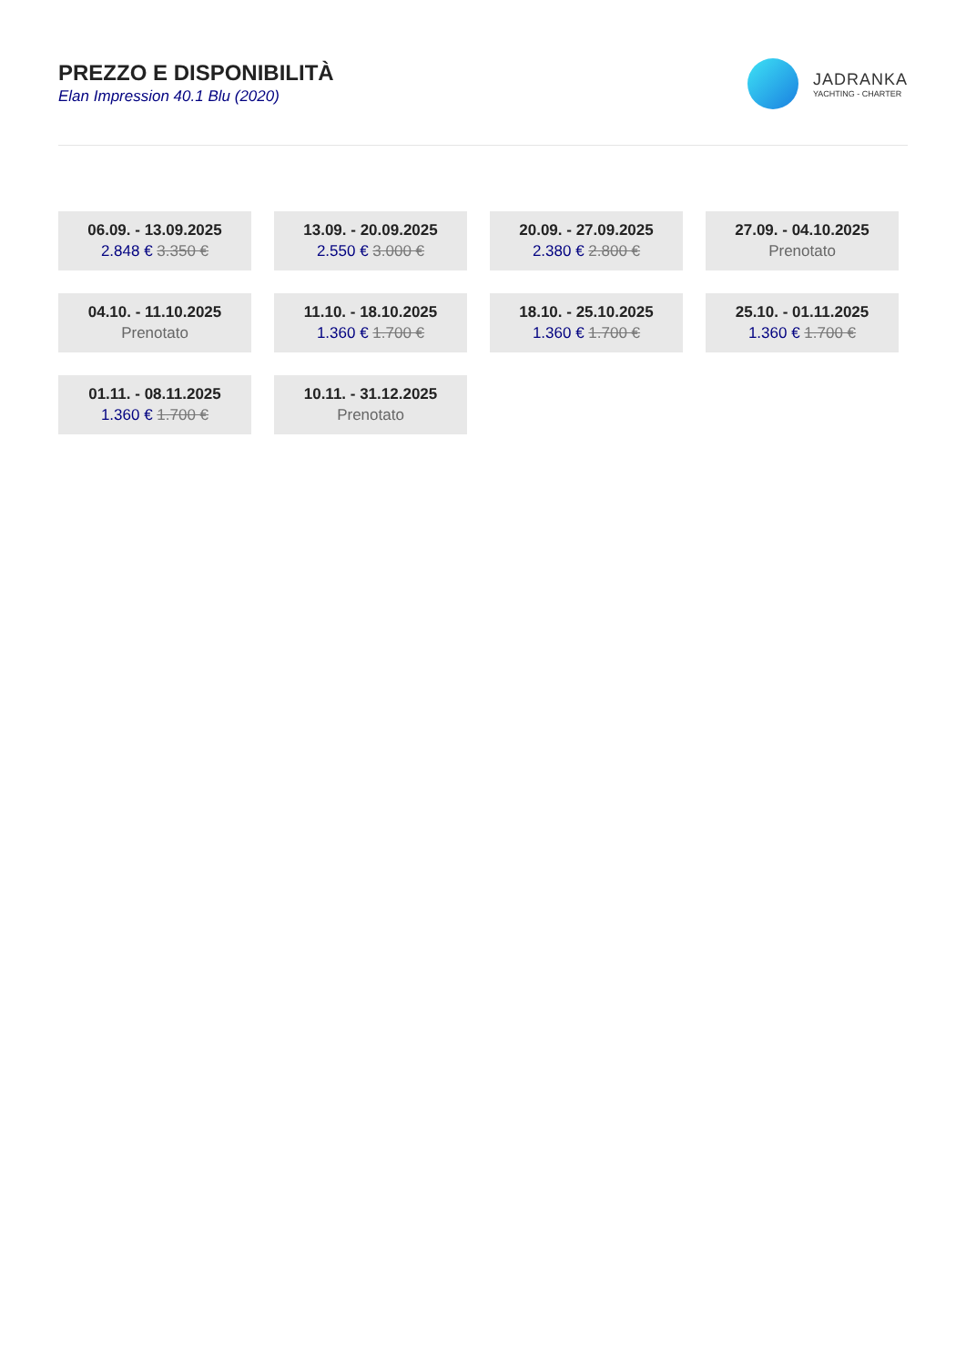PREZZO E DISPONIBILITÀ
Elan Impression 40.1 Blu (2020)
JADRANKA
YACHTING - CHARTER
06.09. - 13.09.2025
2.848 € 3.350 €
13.09. - 20.09.2025
2.550 € 3.000 €
20.09. - 27.09.2025
2.380 € 2.800 €
27.09. - 04.10.2025
Prenotato
04.10. - 11.10.2025
Prenotato
11.10. - 18.10.2025
1.360 € 1.700 €
18.10. - 25.10.2025
1.360 € 1.700 €
25.10. - 01.11.2025
1.360 € 1.700 €
01.11. - 08.11.2025
1.360 € 1.700 €
10.11. - 31.12.2025
Prenotato